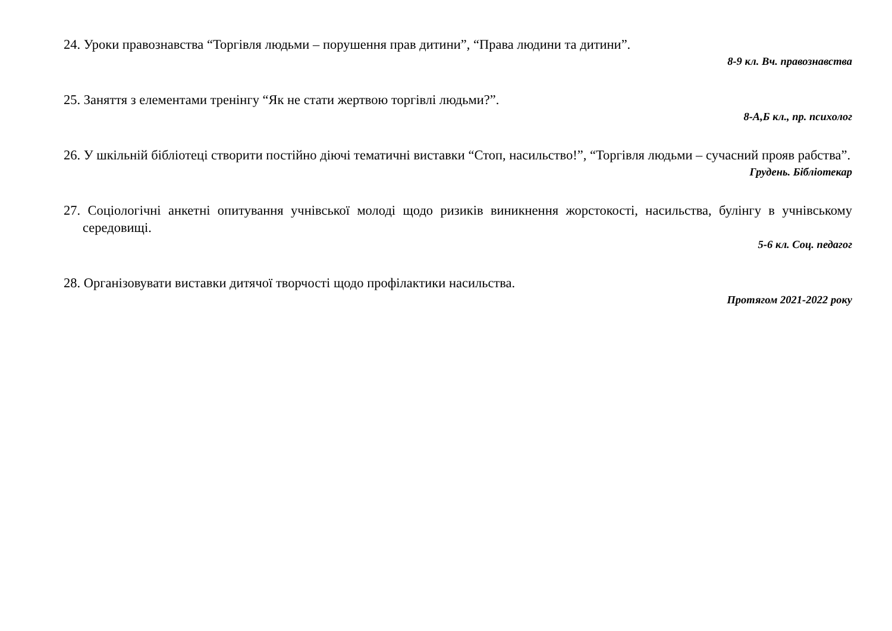24. Уроки правознавства “Торгівля людьми – порушення прав дитини”, “Права людини та дитини”.
8-9 кл. Вч. правознавства
25. Заняття з елементами тренінгу “Як не стати жертвою торгівлі людьми?”.
8-А,Б кл., пр. психолог
26. У шкільній бібліотеці створити постійно діючі тематичні виставки “Стоп, насильство!”, “Торгівля людьми – сучасний прояв рабства”.
Грудень. Бібліотекар
27. Соціологічні анкетні опитування учнівської молоді щодо ризиків виникнення жорстокості, насильства, булінгу в учнівському середовищі.
5-6 кл. Соц. педагог
28. Організовувати виставки дитячої творчості щодо профілактики насильства.
Протягом 2021-2022 року